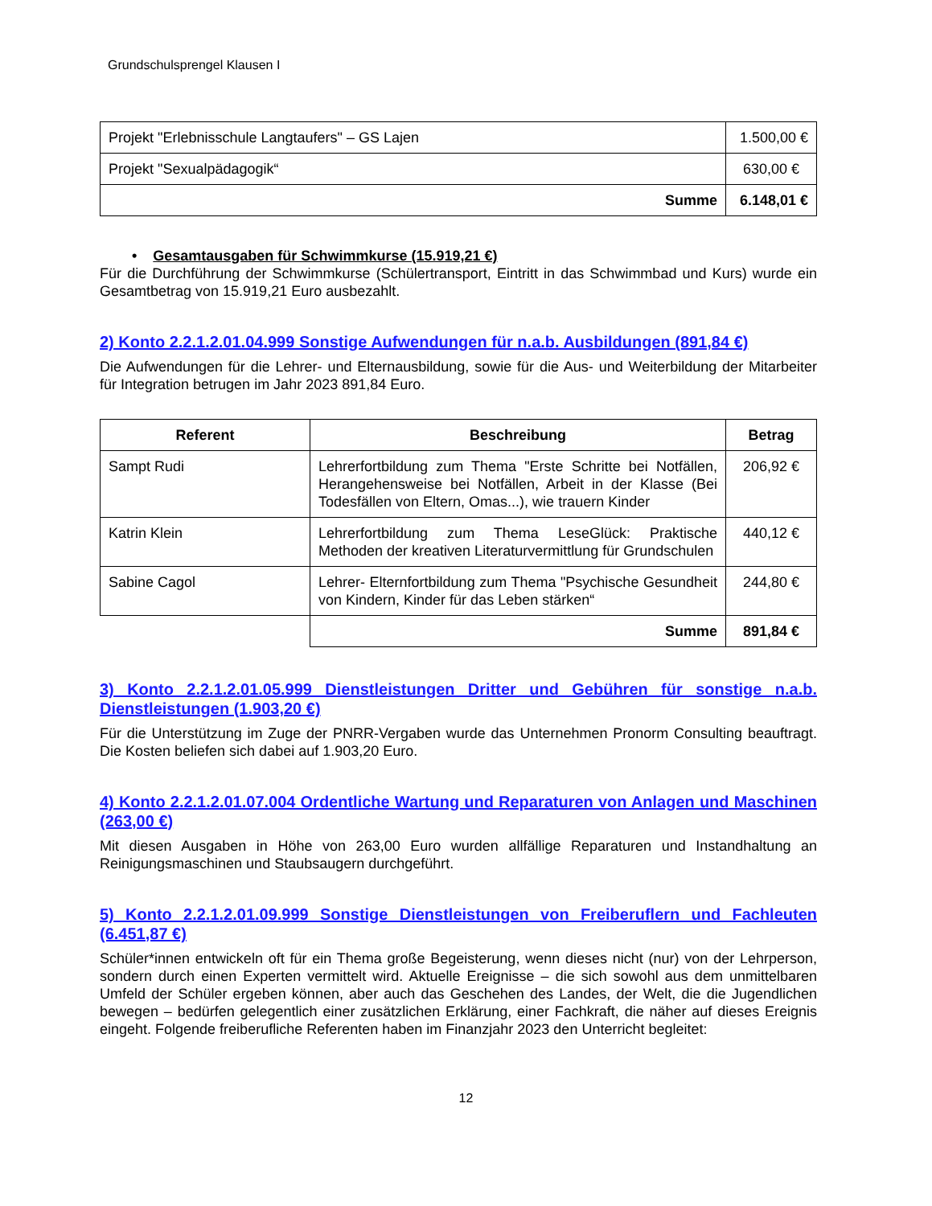Grundschulsprengel Klausen I
| Projekt "Erlebnisschule Langtaufers" – GS Lajen | 1.500,00 € |
| Projekt "Sexualpädagogik“ | 630,00 € |
| Summe | 6.148,01 € |
• Gesamtausgaben für Schwimmkurse (15.919,21 €)
Für die Durchführung der Schwimmkurse (Schülertransport, Eintritt in das Schwimmbad und Kurs) wurde ein Gesamtbetrag von 15.919,21 Euro ausbezahlt.
2) Konto 2.2.1.2.01.04.999 Sonstige Aufwendungen für n.a.b. Ausbildungen (891,84 €)
Die Aufwendungen für die Lehrer- und Elternausbildung, sowie für die Aus- und Weiterbildung der Mitarbeiter für Integration betrugen im Jahr 2023 891,84 Euro.
| Referent | Beschreibung | Betrag |
| --- | --- | --- |
| Sampt Rudi | Lehrerfortbildung zum Thema "Erste Schritte bei Notfällen, Herangehensweise bei Notfällen, Arbeit in der Klasse (Bei Todesfällen von Eltern, Omas...), wie trauern Kinder | 206,92 € |
| Katrin Klein | Lehrerfortbildung zum Thema LeseGlück: Praktische Methoden der kreativen Literaturvermittlung für Grundschulen | 440,12 € |
| Sabine Cagol | Lehrer- Elternfortbildung zum Thema "Psychische Gesundheit von Kindern, Kinder für das Leben stärken“ | 244,80 € |
| | Summe | 891,84 € |
3) Konto 2.2.1.2.01.05.999 Dienstleistungen Dritter und Gebühren für sonstige n.a.b. Dienstleistungen (1.903,20 €)
Für die Unterstützung im Zuge der PNRR-Vergaben wurde das Unternehmen Pronorm Consulting beauftragt. Die Kosten beliefen sich dabei auf 1.903,20 Euro.
4) Konto 2.2.1.2.01.07.004 Ordentliche Wartung und Reparaturen von Anlagen und Maschinen (263,00 €)
Mit diesen Ausgaben in Höhe von 263,00 Euro wurden allfällige Reparaturen und Instandhaltung an Reinigungsmaschinen und Staubsaugern durchgeführt.
5) Konto 2.2.1.2.01.09.999 Sonstige Dienstleistungen von Freiberuflern und Fachleuten (6.451,87 €)
Schüler*innen entwickeln oft für ein Thema große Begeisterung, wenn dieses nicht (nur) von der Lehrperson, sondern durch einen Experten vermittelt wird. Aktuelle Ereignisse – die sich sowohl aus dem unmittelbaren Umfeld der Schüler ergeben können, aber auch das Geschehen des Landes, der Welt, die die Jugendlichen bewegen – bedürfen gelegentlich einer zusätzlichen Erklärung, einer Fachkraft, die näher auf dieses Ereignis eingeht. Folgende freiberufliche Referenten haben im Finanzjahr 2023 den Unterricht begleitet:
12